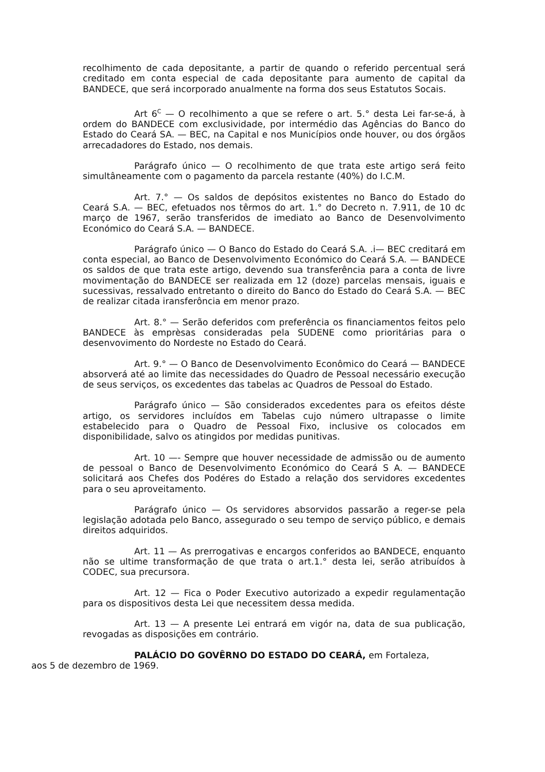recolhimento de cada depositante, a partir de quando o referido percentual será creditado em conta especial de cada depositante para aumento de capital da BANDECE, que será incorporado anualmente na forma dos seus Estatutos Socais.
Art 6<sup>C</sup> — O recolhimento a que se refere o art. 5.° desta Lei far-se-á, à ordem do BANDECE com exclusividade, por intermédio das Agências do Banco do Estado do Ceará SA. — BEC, na Capital e nos Municípios onde houver, ou dos órgãos arrecadadores do Estado, nos demais.
Parágrafo único — O recolhimento de que trata este artigo será feito simultâneamente com o pagamento da parcela restante (40%) do I.C.M.
Art. 7.° — Os saldos de depósitos existentes no Banco do Estado do Ceará S.A. — BEC, efetuados nos têrmos do art. 1.° do Decreto n. 7.911, de 10 dc março de 1967, serão transferidos de imediato ao Banco de Desenvolvimento Económico do Ceará S.A. — BANDECE.
Parágrafo único — O Banco do Estado do Ceará S.A. .i— BEC creditará em conta especial, ao Banco de Desenvolvimento Económico do Ceará S.A. — BANDECE os saldos de que trata este artigo, devendo sua transferência para a conta de livre movimentação do BANDECE ser realizada em 12 (doze) parcelas mensais, iguais e sucessivas, ressalvado entretanto o direito do Banco do Estado do Ceará S.A. — BEC de realizar citada iransferôncia em menor prazo.
Art. 8.° — Serão deferidos com preferência os financiamentos feitos pelo BANDECE às emprèsas consideradas pela SUDENE como prioritárias para o desenvovimento do Nordeste no Estado do Ceará.
Art. 9.° — O Banco de Desenvolvimento Econômico do Ceará — BANDECE absorverá até ao limite das necessidades do Quadro de Pessoal necessário execução de seus serviços, os excedentes das tabelas ac Quadros de Pessoal do Estado.
Parágrafo único — São considerados excedentes para os efeitos déste artigo, os servidores incluídos em Tabelas cujo número ultrapasse o limite estabelecido para o Quadro de Pessoal Fixo, inclusive os colocados em disponibilidade, salvo os atingidos por medidas punitivas.
Art. 10 —- Sempre que houver necessidade de admissão ou de aumento de pessoal o Banco de Desenvolvimento Económico do Ceará S A. — BANDECE solicitará aos Chefes dos Podéres do Estado a relação dos servidores excedentes para o seu aproveitamento.
Parágrafo único — Os servidores absorvidos passarão a reger-se pela legislação adotada pelo Banco, assegurado o seu tempo de serviço público, e demais direitos adquiridos.
Art. 11 — As prerrogativas e encargos conferidos ao BANDECE, enquanto não se ultime transformação de que trata o art.1.° desta lei, serão atribuídos à CODEC, sua precursora.
Art. 12 — Fica o Poder Executivo autorizado a expedir regulamentação para os dispositivos desta Lei que necessitem dessa medida.
Art. 13 — A presente Lei entrará em vigór na, data de sua publicação, revogadas as disposições em contrário.
PALÁCIO DO GOVÊRNO DO ESTADO DO CEARÁ, em Fortaleza,
aos 5 de dezembro de 1969.